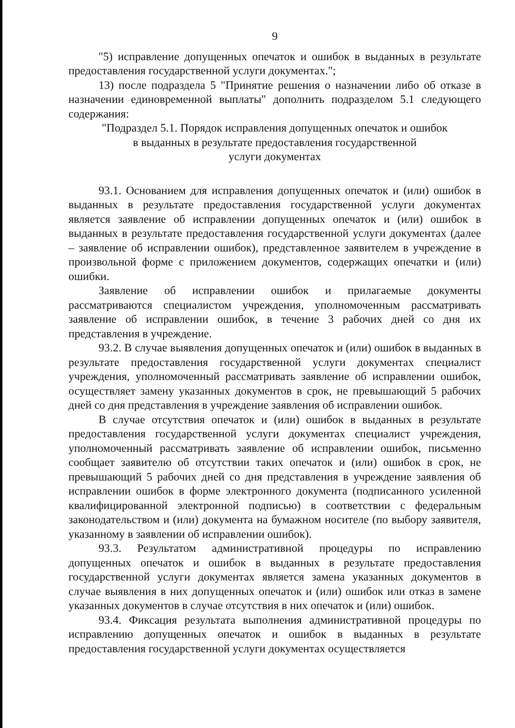9
"5) исправление допущенных опечаток и ошибок в выданных в результате предоставления государственной услуги документах.";
13) после подраздела 5 "Принятие решения о назначении либо об отказе в назначении единовременной выплаты" дополнить подразделом 5.1 следующего содержания:
"Подраздел 5.1. Порядок исправления допущенных опечаток и ошибок
в выданных в результате предоставления государственной
услуги документах
93.1. Основанием для исправления допущенных опечаток и (или) ошибок в выданных в результате предоставления государственной услуги документах является заявление об исправлении допущенных опечаток и (или) ошибок в выданных в результате предоставления государственной услуги документах (далее – заявление об исправлении ошибок), представленное заявителем в учреждение в произвольной форме с приложением документов, содержащих опечатки и (или) ошибки.
Заявление об исправлении ошибок и прилагаемые документы рассматриваются специалистом учреждения, уполномоченным рассматривать заявление об исправлении ошибок, в течение 3 рабочих дней со дня их представления в учреждение.
93.2. В случае выявления допущенных опечаток и (или) ошибок в выданных в результате предоставления государственной услуги документах специалист учреждения, уполномоченный рассматривать заявление об исправлении ошибок, осуществляет замену указанных документов в срок, не превышающий 5 рабочих дней со дня представления в учреждение заявления об исправлении ошибок.
В случае отсутствия опечаток и (или) ошибок в выданных в результате предоставления государственной услуги документах специалист учреждения, уполномоченный рассматривать заявление об исправлении ошибок, письменно сообщает заявителю об отсутствии таких опечаток и (или) ошибок в срок, не превышающий 5 рабочих дней со дня представления в учреждение заявления об исправлении ошибок в форме электронного документа (подписанного усиленной квалифицированной электронной подписью) в соответствии с федеральным законодательством и (или) документа на бумажном носителе (по выбору заявителя, указанному в заявлении об исправлении ошибок).
93.3. Результатом административной процедуры по исправлению допущенных опечаток и ошибок в выданных в результате предоставления государственной услуги документах является замена указанных документов в случае выявления в них допущенных опечаток и (или) ошибок или отказ в замене указанных документов в случае отсутствия в них опечаток и (или) ошибок.
93.4. Фиксация результата выполнения административной процедуры по исправлению допущенных опечаток и ошибок в выданных в результате предоставления государственной услуги документах осуществляется